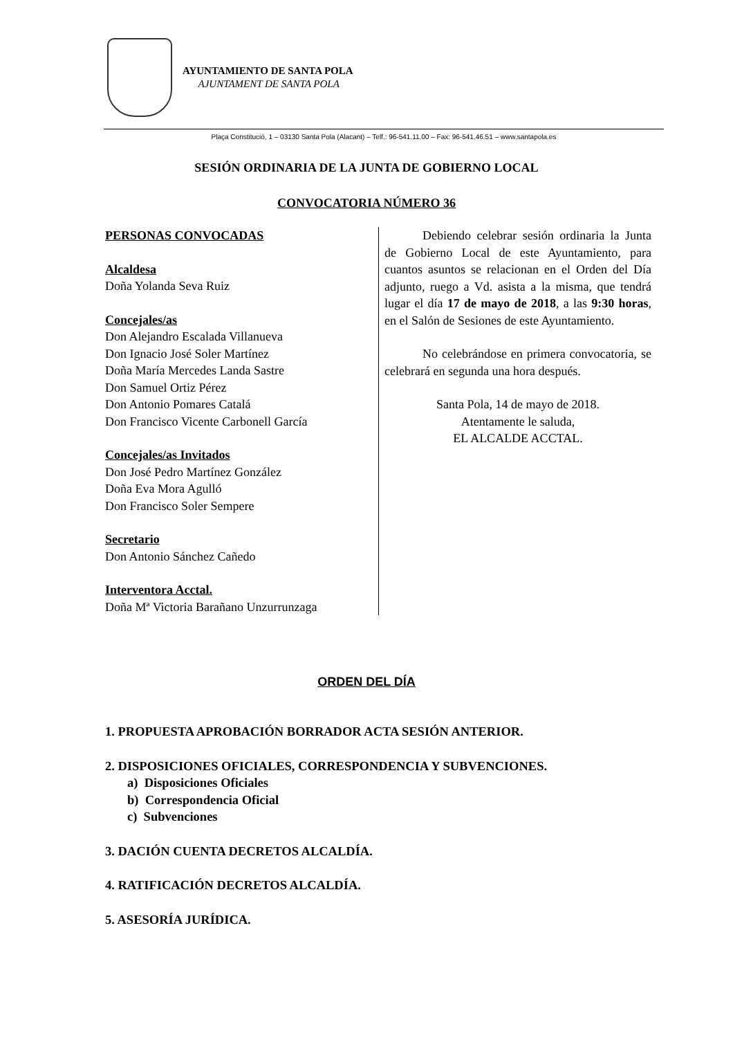AYUNTAMIENTO DE SANTA POLA
AJUNTAMENT DE SANTA POLA
Plaça Constitució, 1 – 03130 Santa Pola (Alacant) – Telf.: 96-541.11.00 – Fax: 96-541.46.51 – www.santapola.es
SESIÓN ORDINARIA DE LA JUNTA DE GOBIERNO LOCAL
CONVOCATORIA NÚMERO 36
PERSONAS CONVOCADAS
Alcaldesa
Doña Yolanda Seva Ruiz
Concejales/as
Don Alejandro Escalada Villanueva
Don Ignacio José Soler Martínez
Doña María Mercedes Landa Sastre
Don Samuel Ortiz Pérez
Don Antonio Pomares Catalá
Don Francisco Vicente Carbonell García
Concejales/as Invitados
Don José Pedro Martínez González
Doña Eva Mora Agulló
Don Francisco Soler Sempere
Secretario
Don Antonio Sánchez Cañedo
Interventora Acctal.
Doña Mª Victoria Barañano Unzurrunzaga
Debiendo celebrar sesión ordinaria la Junta de Gobierno Local de este Ayuntamiento, para cuantos asuntos se relacionan en el Orden del Día adjunto, ruego a Vd. asista a la misma, que tendrá lugar el día 17 de mayo de 2018, a las 9:30 horas, en el Salón de Sesiones de este Ayuntamiento.
No celebrándose en primera convocatoria, se celebrará en segunda una hora después.
Santa Pola, 14 de mayo de 2018.
Atentamente le saluda,
EL ALCALDE ACCTAL.
ORDEN DEL DÍA
1. PROPUESTA APROBACIÓN BORRADOR ACTA SESIÓN ANTERIOR.
2. DISPOSICIONES OFICIALES, CORRESPONDENCIA Y SUBVENCIONES.
a) Disposiciones Oficiales
b) Correspondencia Oficial
c) Subvenciones
3. DACIÓN CUENTA DECRETOS ALCALDÍA.
4. RATIFICACIÓN DECRETOS ALCALDÍA.
5. ASESORÍA JURÍDICA.